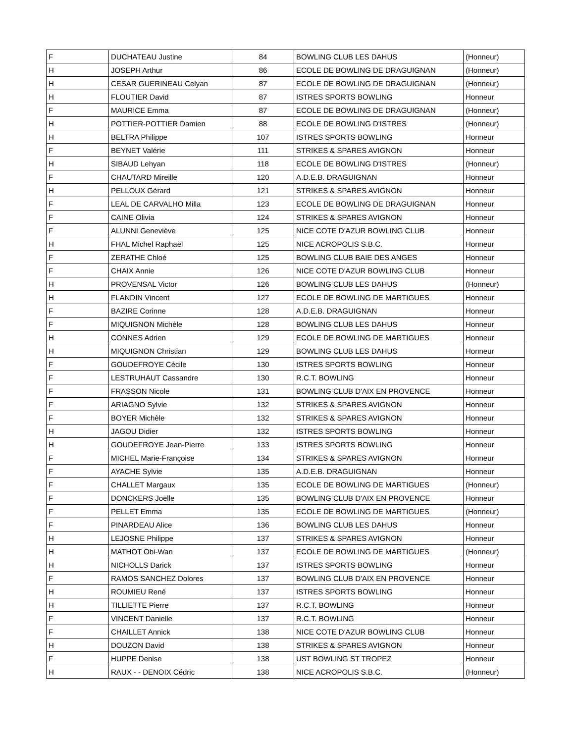| F | DUCHATEAU Justine | 84 | BOWLING CLUB LES DAHUS | (Honneur) |
| H | JOSEPH Arthur | 86 | ECOLE DE BOWLING DE DRAGUIGNAN | (Honneur) |
| H | CESAR GUERINEAU Celyan | 87 | ECOLE DE BOWLING DE DRAGUIGNAN | (Honneur) |
| H | FLOUTIER David | 87 | ISTRES SPORTS BOWLING | Honneur |
| F | MAURICE Emma | 87 | ECOLE DE BOWLING DE DRAGUIGNAN | (Honneur) |
| H | POTTIER-POTTIER Damien | 88 | ECOLE DE BOWLING D'ISTRES | (Honneur) |
| H | BELTRA Philippe | 107 | ISTRES SPORTS BOWLING | Honneur |
| F | BEYNET Valérie | 111 | STRIKES & SPARES AVIGNON | Honneur |
| H | SIBAUD Lehyan | 118 | ECOLE DE BOWLING D'ISTRES | (Honneur) |
| F | CHAUTARD Mireille | 120 | A.D.E.B. DRAGUIGNAN | Honneur |
| H | PELLOUX Gérard | 121 | STRIKES & SPARES AVIGNON | Honneur |
| F | LEAL DE CARVALHO Milla | 123 | ECOLE DE BOWLING DE DRAGUIGNAN | Honneur |
| F | CAINE Olivia | 124 | STRIKES & SPARES AVIGNON | Honneur |
| F | ALUNNI Geneviève | 125 | NICE COTE D'AZUR BOWLING CLUB | Honneur |
| H | FHAL Michel Raphaël | 125 | NICE ACROPOLIS S.B.C. | Honneur |
| F | ZERATHE Chloé | 125 | BOWLING CLUB BAIE DES ANGES | Honneur |
| F | CHAIX Annie | 126 | NICE COTE D'AZUR BOWLING CLUB | Honneur |
| H | PROVENSAL Victor | 126 | BOWLING CLUB LES DAHUS | (Honneur) |
| H | FLANDIN Vincent | 127 | ECOLE DE BOWLING DE MARTIGUES | Honneur |
| F | BAZIRE Corinne | 128 | A.D.E.B. DRAGUIGNAN | Honneur |
| F | MIQUIGNON Michèle | 128 | BOWLING CLUB LES DAHUS | Honneur |
| H | CONNES Adrien | 129 | ECOLE DE BOWLING DE MARTIGUES | Honneur |
| H | MIQUIGNON Christian | 129 | BOWLING CLUB LES DAHUS | Honneur |
| F | GOUDEFROYE Cécile | 130 | ISTRES SPORTS BOWLING | Honneur |
| F | LESTRUHAUT Cassandre | 130 | R.C.T. BOWLING | Honneur |
| F | FRASSON Nicole | 131 | BOWLING CLUB D'AIX EN PROVENCE | Honneur |
| F | ARIAGNO Sylvie | 132 | STRIKES & SPARES AVIGNON | Honneur |
| F | BOYER Michèle | 132 | STRIKES & SPARES AVIGNON | Honneur |
| H | JAGOU Didier | 132 | ISTRES SPORTS BOWLING | Honneur |
| H | GOUDEFROYE Jean-Pierre | 133 | ISTRES SPORTS BOWLING | Honneur |
| F | MICHEL Marie-Françoise | 134 | STRIKES & SPARES AVIGNON | Honneur |
| F | AYACHE Sylvie | 135 | A.D.E.B. DRAGUIGNAN | Honneur |
| F | CHALLET Margaux | 135 | ECOLE DE BOWLING DE MARTIGUES | (Honneur) |
| F | DONCKERS Joëlle | 135 | BOWLING CLUB D'AIX EN PROVENCE | Honneur |
| F | PELLET Emma | 135 | ECOLE DE BOWLING DE MARTIGUES | (Honneur) |
| F | PINARDEAU Alice | 136 | BOWLING CLUB LES DAHUS | Honneur |
| H | LEJOSNE Philippe | 137 | STRIKES & SPARES AVIGNON | Honneur |
| H | MATHOT Obi-Wan | 137 | ECOLE DE BOWLING DE MARTIGUES | (Honneur) |
| H | NICHOLLS Darick | 137 | ISTRES SPORTS BOWLING | Honneur |
| F | RAMOS SANCHEZ Dolores | 137 | BOWLING CLUB D'AIX EN PROVENCE | Honneur |
| H | ROUMIEU René | 137 | ISTRES SPORTS BOWLING | Honneur |
| H | TILLIETTE Pierre | 137 | R.C.T. BOWLING | Honneur |
| F | VINCENT Danielle | 137 | R.C.T. BOWLING | Honneur |
| F | CHAILLET Annick | 138 | NICE COTE D'AZUR BOWLING CLUB | Honneur |
| H | DOUZON David | 138 | STRIKES & SPARES AVIGNON | Honneur |
| F | HUPPE Denise | 138 | UST BOWLING ST TROPEZ | Honneur |
| H | RAUX - - DENOIX Cédric | 138 | NICE ACROPOLIS S.B.C. | (Honneur) |